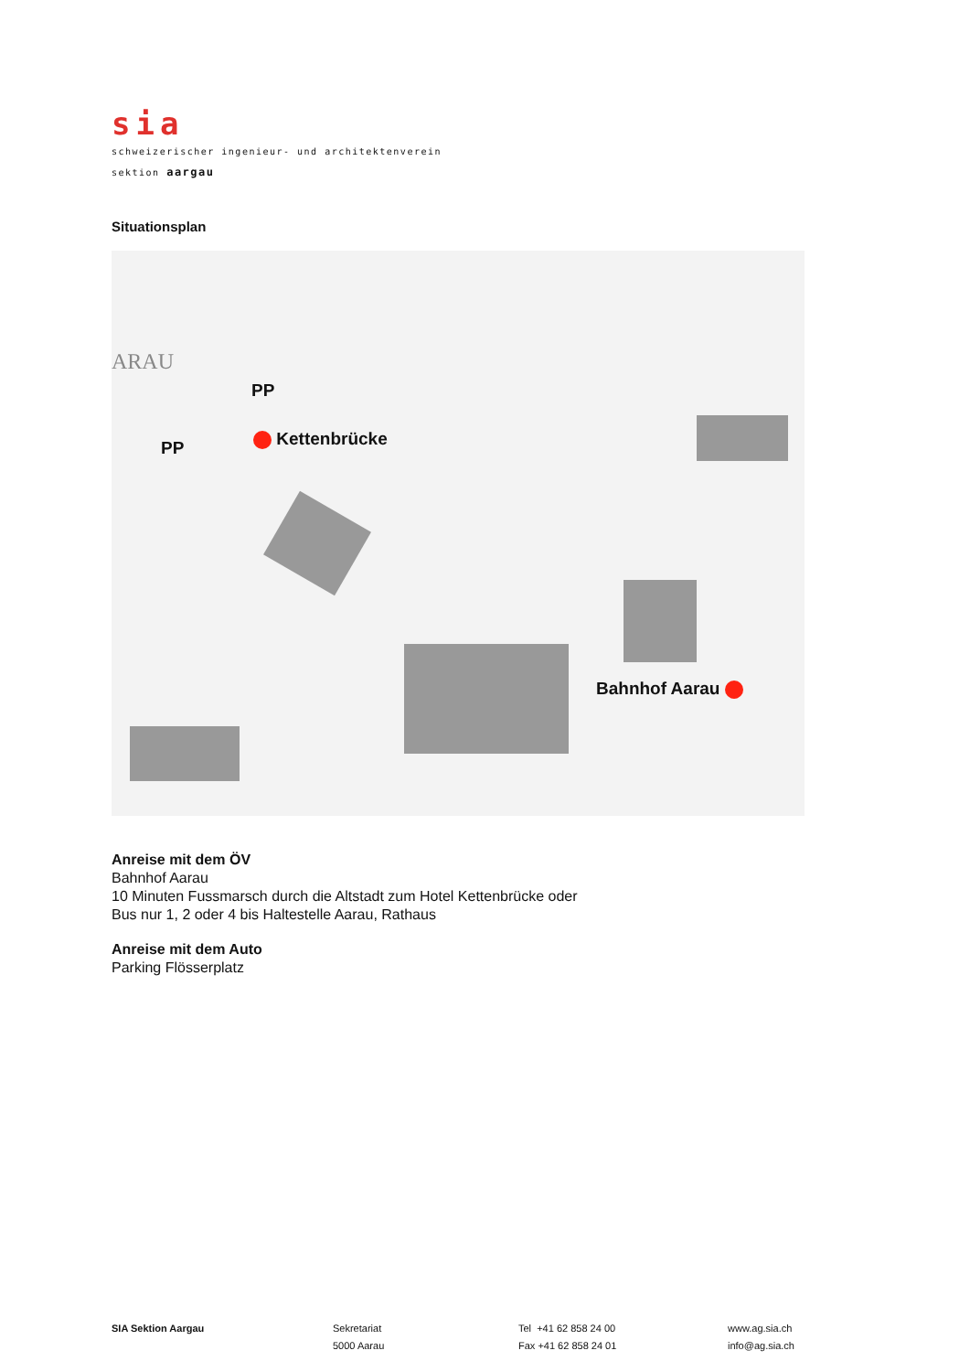sia
schweizerischer ingenieur- und architektenverein
sektion aargau
Situationsplan
PP
PP Kettenbrücke
Bahnhof Aarau
ARAU
Anreise mit dem ÖV
Bahnhof Aarau
10 Minuten Fussmarsch durch die Altstadt zum Hotel Kettenbrücke oder
Bus nur 1, 2 oder 4 bis Haltestelle Aarau, Rathaus
Anreise mit dem Auto
Parking Flösserplatz
SIA Sektion Aargau Sekretariat
5000 Aarau
Tel +41 62 858 24 00
Fax +41 62 858 24 01
www.ag.sia.ch
info@ag.sia.ch